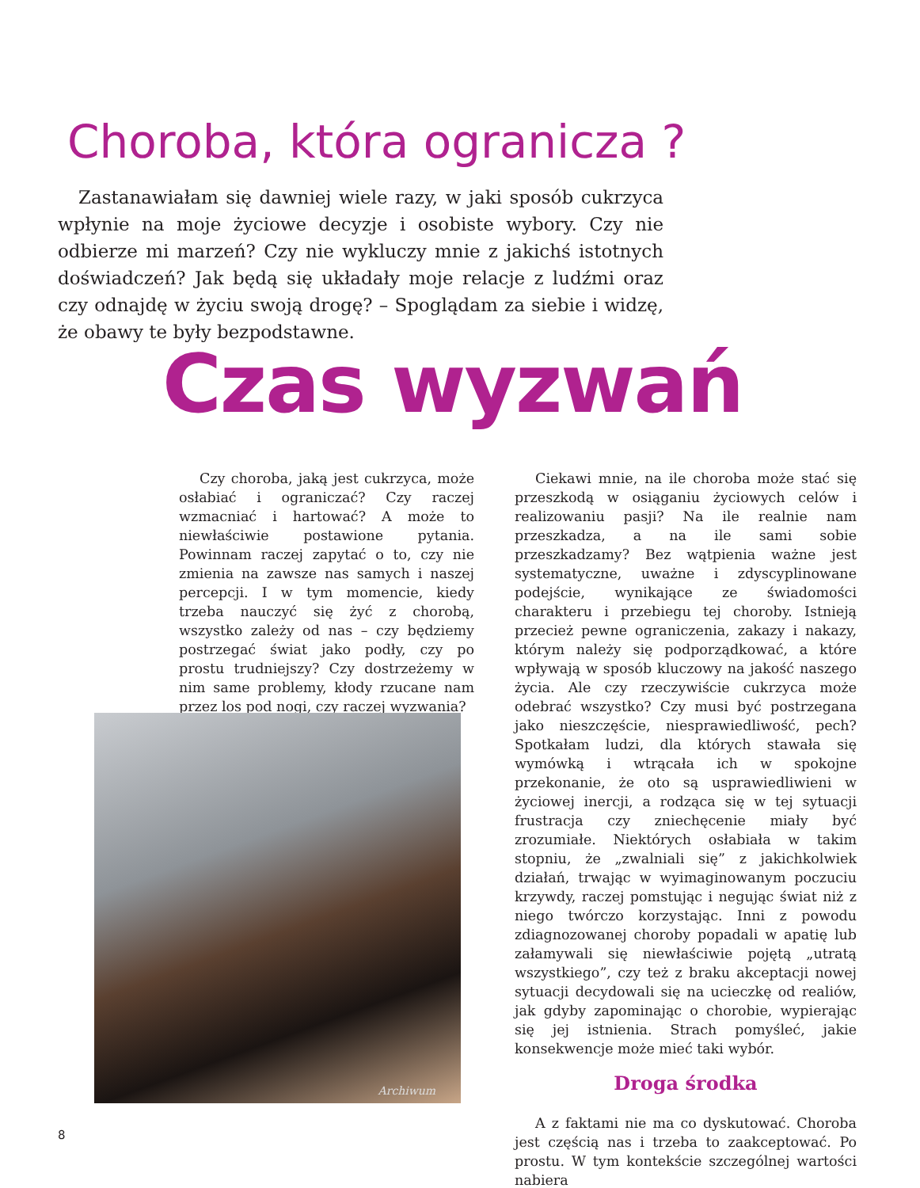Choroba, która ogranicza ?
Zastanawiałam się dawniej wiele razy, w jaki sposób cukrzyca wpłynie na moje życiowe decyzje i osobiste wybory. Czy nie odbierze mi marzeń? Czy nie wykluczy mnie z jakichś istotnych doświadczeń? Jak będą się układały moje relacje z ludźmi oraz czy odnajdę w życiu swoją drogę? – Spoglądam za siebie i widzę, że obawy te były bezpodstawne.
Czas wyzwań
Czy choroba, jaką jest cukrzyca, może osłabiać i ograniczać? Czy raczej wzmacniać i hartować? A może to niewłaściwie postawione pytania. Powinnam raczej zapytać o to, czy nie zmienia na zawsze nas samych i naszej percepcji. I w tym momencie, kiedy trzeba nauczyć się żyć z chorobą, wszystko zależy od nas – czy będziemy postrzegać świat jako podły, czy po prostu trudniejszy? Czy dostrzeżemy w nim same problemy, kłody rzucane nam przez los pod nogi, czy raczej wyzwania?
Archiwum
Ciekawi mnie, na ile choroba może stać się przeszkodą w osiąganiu życiowych celów i realizowaniu pasji? Na ile realnie nam przeszkadza, a na ile sami sobie przeszkadzamy? Bez wątpienia ważne jest systematyczne, uważne i zdyscyplinowane podejście, wynikające ze świadomości charakteru i przebiegu tej choroby. Istnieją przecież pewne ograniczenia, zakazy i nakazy, którym należy się podporządkować, a które wpływają w sposób kluczowy na jakość naszego życia. Ale czy rzeczywiście cukrzyca może odebrać wszystko? Czy musi być postrzegana jako nieszczęście, niesprawiedliwość, pech? Spotkałam ludzi, dla których stawała się wymówką i wtrącała ich w spokojne przekonanie, że oto są usprawiedliwieni w życiowej inercji, a rodząca się w tej sytuacji frustracja czy zniechęcenie miały być zrozumiałe. Niektórych osłabiała w takim stopniu, że „zwalniali się” z jakichkolwiek działań, trwając w wyimaginowanym poczuciu krzywdy, raczej pomstując i negując świat niż z niego twórczo korzystając. Inni z powodu zdiagnozowanej choroby popadali w apatię lub załamywali się niewłaściwie pojętą „utratą wszystkiego”, czy też z braku akceptacji nowej sytuacji decydowali się na ucieczkę od realiów, jak gdyby zapominając o chorobie, wypierając się jej istnienia. Strach pomyśleć, jakie konsekwencje może mieć taki wybór.
Droga środka
A z faktami nie ma co dyskutować. Choroba jest częścią nas i trzeba to zaakceptować. Po prostu. W tym kontekście szczególnej wartości nabiera
8